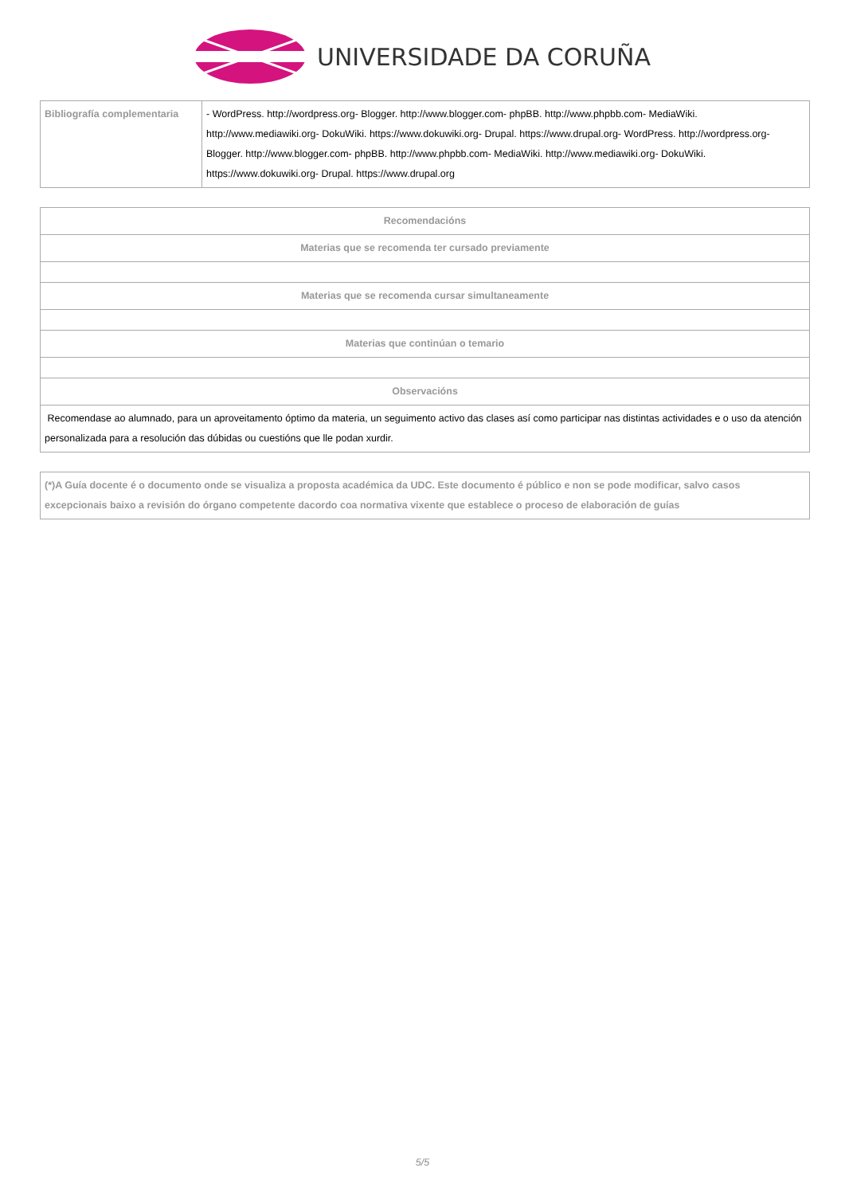UNIVERSIDADE DA CORUÑA
| Bibliografía complementaria | - WordPress. http://wordpress.org- Blogger. http://www.blogger.com- phpBB. http://www.phpbb.com- MediaWiki. http://www.mediawiki.org- DokuWiki. https://www.dokuwiki.org- Drupal. https://www.drupal.org- WordPress. http://wordpress.org- Blogger. http://www.blogger.com- phpBB. http://www.phpbb.com- MediaWiki. http://www.mediawiki.org- DokuWiki. https://www.dokuwiki.org- Drupal. https://www.drupal.org |
| Recomendacións |
| Materias que se recomenda ter cursado previamente |
| Materias que se recomenda cursar simultaneamente |
| Materias que continúan o temario |
| Observacións |
| Recomendase ao alumnado, para un aproveitamento óptimo da materia, un seguimento activo das clases así como participar nas distintas actividades e o uso da atención personalizada para a resolución das dúbidas ou cuestións que lle podan xurdir. |
| (*)A Guía docente é o documento onde se visualiza a proposta académica da UDC. Este documento é público e non se pode modificar, salvo casos excepcionais baixo a revisión do órgano competente dacordo coa normativa vixente que establece o proceso de elaboración de guías |
5/5